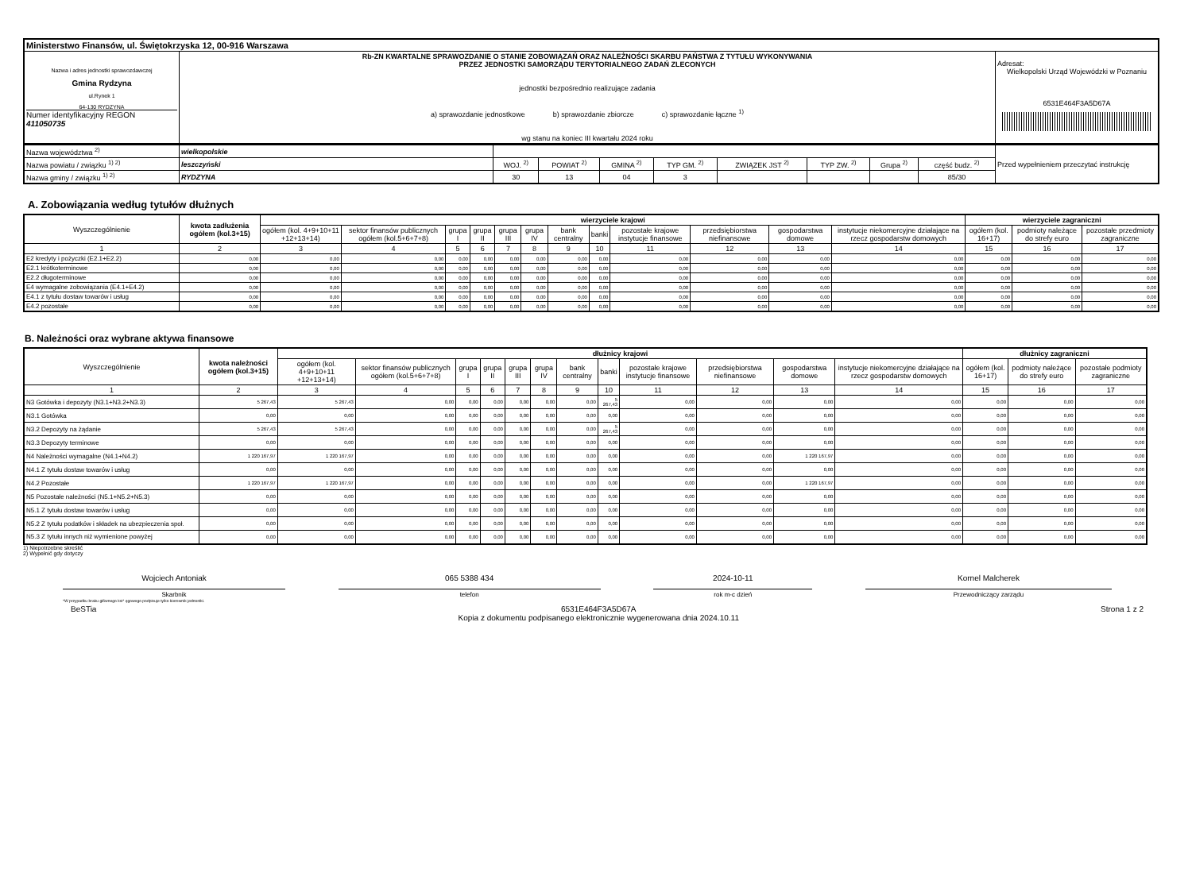| Ministerstwo Finansów, ul. Świętokrzyska 12, 00-916 Warszawa | | |
| Nazwa i adres jednostki sprawozdawczej Gmina Rydzyna ul.Rynek 1 64-130 RYDZYNA Numer identyfikacyjny REGON 411050735 | Rb-ZN KWARTALNE SPRAWOZDANIE O STANIE ZOBOWIĄZAŃ ORAZ NALEŻNOŚCI SKARBU PAŃSTWA Z TYTUŁU WYKONYWANIA PRZEZ JEDNOSTKI SAMORZĄDU TERYTORIALNEGO ZADAŃ ZLECONYCH jednostki bezpośrednio realizujące zadania a) sprawozdanie jednostkowe b) sprawozdanie zbiorcze c) sprawozdanie łączne <sup>1)</sup> wg stanu na koniec III kwartału 2024 roku | Adresat: Wielkopolski Urząd Wojewódzki w Poznaniu 6531E464F3A5D67A |
| Nazwa województwa <sup>2)</sup> | wielkopolskie | | | | | | | | | Przed wypełnieniem przeczytać instrukcję |
| Nazwa powiatu / związku <sup>1) 2)</sup> | leszczyński | WOJ. <sup>2)</sup> | POWIAT <sup>2)</sup> | GMINA <sup>2)</sup> | TYP GM. <sup>2)</sup> | ZWIĄZEK JST <sup>2)</sup> | TYP ZW. <sup>2)</sup> | Grupa <sup>2)</sup> | część budz. <sup>2)</sup> | |
| Nazwa gminy / związku <sup>1) 2)</sup> | RYDZYNA | 30 | 13 | 04 | 3 | | | | 85/30 | |
A. Zobowiązania według tytułów dłużnych
| Wyszczególnienie | kwota zadłużenia ogółem (kol.3+15) | wierzyciele krajowi | | | | | | | | | | | | wierzyciele zagraniczni | | |
| --- | --- | --- | --- | --- | --- | --- | --- | --- | --- | --- | --- | --- | --- | --- | --- | --- |
| | | ogółem (kol. 4+9+10+11 +12+13+14) | sektor finansów publicznych ogółem (kol.5+6+7+8) | grupa I | grupa II | grupa III | grupa IV | bank centralny | banki | pozostałe krajowe instytucje finansowe | przedsiębiorstwa niefinansowe | gospodarstwa domowe | instytucje niekomercyjne działające na rzecz gospodarstw domowych | ogółem (kol. 16+17) | podmioty należące do strefy euro | pozostałe przedmioty zagraniczne |
| 1 | 2 | 3 | 4 | 5 | 6 | 7 | 8 | 9 | 10 | 11 | 12 | 13 | 14 | 15 | 16 | 17 |
| E2 kredyty i pożyczki (E2.1+E2.2) | 0,00 | 0,00 | 0,00 | 0,00 | 0,00 | 0,00 | 0,00 | 0,00 | 0,00 | 0,00 | 0,00 | 0,00 | 0,00 | 0,00 | 0,00 | 0,00 |
| E2.1 krótkoterminowe | 0,00 | 0,00 | 0,00 | 0,00 | 0,00 | 0,00 | 0,00 | 0,00 | 0,00 | 0,00 | 0,00 | 0,00 | 0,00 | 0,00 | 0,00 | 0,00 |
| E2.2 długoterminowe | 0,00 | 0,00 | 0,00 | 0,00 | 0,00 | 0,00 | 0,00 | 0,00 | 0,00 | 0,00 | 0,00 | 0,00 | 0,00 | 0,00 | 0,00 | 0,00 |
| E4 wymagalne zobowiązania (E4.1+E4.2) | 0,00 | 0,00 | 0,00 | 0,00 | 0,00 | 0,00 | 0,00 | 0,00 | 0,00 | 0,00 | 0,00 | 0,00 | 0,00 | 0,00 | 0,00 | 0,00 |
| E4.1 z tytułu dostaw towarów i usług | 0,00 | 0,00 | 0,00 | 0,00 | 0,00 | 0,00 | 0,00 | 0,00 | 0,00 | 0,00 | 0,00 | 0,00 | 0,00 | 0,00 | 0,00 | 0,00 |
| E4.2 pozostałe | 0,00 | 0,00 | 0,00 | 0,00 | 0,00 | 0,00 | 0,00 | 0,00 | 0,00 | 0,00 | 0,00 | 0,00 | 0,00 | 0,00 | 0,00 | 0,00 |
B. Należności oraz wybrane aktywa finansowe
| Wyszczególnienie | kwota należności ogółem (kol.3+15) | dłużnicy krajowi | | | | | | | | | | | | dłużnicy zagraniczni | | |
| --- | --- | --- | --- | --- | --- | --- | --- | --- | --- | --- | --- | --- | --- | --- | --- | --- |
| | | ogółem (kol. 4+9+10+11 +12+13+14) | sektor finansów publicznych ogółem (kol.5+6+7+8) | grupa I | grupa II | grupa III | grupa IV | bank centralny | banki | pozostałe krajowe instytucje finansowe | przedsiębiorstwa niefinansowe | gospodarstwa domowe | instytucje niekomercyjne działające na rzecz gospodarstw domowych | ogółem (kol. 16+17) | podmioty należące do strefy euro | pozostałe podmioty zagraniczne |
| 1 | 2 | 3 | 4 | 5 | 6 | 7 | 8 | 9 | 10 | 11 | 12 | 13 | 14 | 15 | 16 | 17 |
| N3 Gotówka i depozyty (N3.1+N3.2+N3.3) | 5 267,43 | 5 267,43 | 0,00 | 0,00 | 0,00 | 0,00 | 0,00 | 0,00 | 5 267,43 | 0,00 | 0,00 | 0,00 | 0,00 | 0,00 | 0,00 | 0,00 |
| N3.1 Gotówka | 0,00 | 0,00 | 0,00 | 0,00 | 0,00 | 0,00 | 0,00 | 0,00 | 0,00 | 0,00 | 0,00 | 0,00 | 0,00 | 0,00 | 0,00 | 0,00 |
| N3.2 Depozyty na żądanie | 5 267,43 | 5 267,43 | 0,00 | 0,00 | 0,00 | 0,00 | 0,00 | 0,00 | 5 267,43 | 0,00 | 0,00 | 0,00 | 0,00 | 0,00 | 0,00 | 0,00 |
| N3.3 Depozyty terminowe | 0,00 | 0,00 | 0,00 | 0,00 | 0,00 | 0,00 | 0,00 | 0,00 | 0,00 | 0,00 | 0,00 | 0,00 | 0,00 | 0,00 | 0,00 | 0,00 |
| N4 Należności wymagalne (N4.1+N4.2) | 1 220 167,97 | 1 220 167,97 | 0,00 | 0,00 | 0,00 | 0,00 | 0,00 | 0,00 | 0,00 | 0,00 | 0,00 | 1 220 167,97 | 0,00 | 0,00 | 0,00 | 0,00 |
| N4.1 Z tytułu dostaw towarów i usług | 0,00 | 0,00 | 0,00 | 0,00 | 0,00 | 0,00 | 0,00 | 0,00 | 0,00 | 0,00 | 0,00 | 0,00 | 0,00 | 0,00 | 0,00 | 0,00 |
| N4.2 Pozostałe | 1 220 167,97 | 1 220 167,97 | 0,00 | 0,00 | 0,00 | 0,00 | 0,00 | 0,00 | 0,00 | 0,00 | 0,00 | 1 220 167,97 | 0,00 | 0,00 | 0,00 | 0,00 |
| N5 Pozostałe należności (N5.1+N5.2+N5.3) | 0,00 | 0,00 | 0,00 | 0,00 | 0,00 | 0,00 | 0,00 | 0,00 | 0,00 | 0,00 | 0,00 | 0,00 | 0,00 | 0,00 | 0,00 | 0,00 |
| N5.1 Z tytułu dostaw towarów i usług | 0,00 | 0,00 | 0,00 | 0,00 | 0,00 | 0,00 | 0,00 | 0,00 | 0,00 | 0,00 | 0,00 | 0,00 | 0,00 | 0,00 | 0,00 | 0,00 |
| N5.2 Z tytułu podatków i składek na ubezpieczenia społ. | 0,00 | 0,00 | 0,00 | 0,00 | 0,00 | 0,00 | 0,00 | 0,00 | 0,00 | 0,00 | 0,00 | 0,00 | 0,00 | 0,00 | 0,00 | 0,00 |
| N5.3 Z tytułu innych niż wymienione powyżej | 0,00 | 0,00 | 0,00 | 0,00 | 0,00 | 0,00 | 0,00 | 0,00 | 0,00 | 0,00 | 0,00 | 0,00 | 0,00 | 0,00 | 0,00 | 0,00 |
1) Niepotrzebne skreślić
2) Wypełnić gdy dotyczy
Wojciech Antoniak
Skarbnik
065 5388 434
telefon
2024-10-11
rok m-c dzień
Kornel Malcherek
Przewodniczący zarządu
*W przypadku braku głównego ksi* ęgowego podpisuje tylko kierownik jednostki.
BeSTia 6531E464F3A5D67A
Kopia z dokumentu podpisanego elektronicznie wygenerowana dnia 2024.10.11
Strona 1 z 2